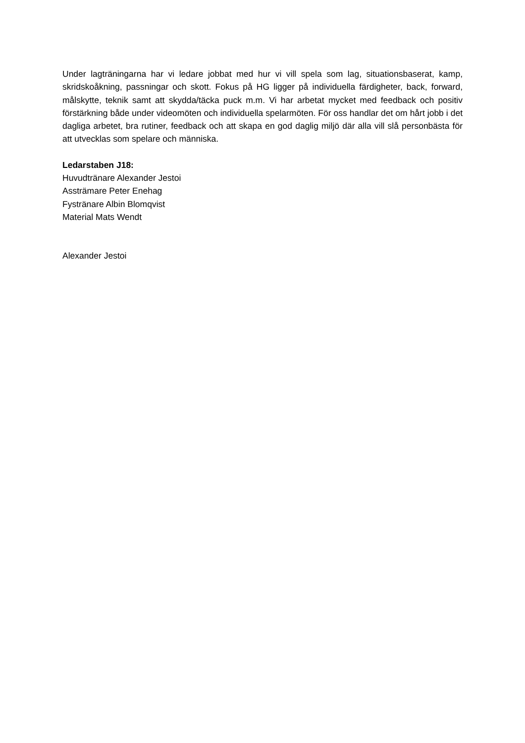Under lagträningarna har vi ledare jobbat med hur vi vill spela som lag, situationsbaserat, kamp, skridskoåkning, passningar och skott. Fokus på HG ligger på individuella färdigheter, back, forward, målskytte, teknik samt att skydda/täcka puck m.m. Vi har arbetat mycket med feedback och positiv förstärkning både under videomöten och individuella spelarmöten. För oss handlar det om hårt jobb i det dagliga arbetet, bra rutiner, feedback och att skapa en god daglig miljö där alla vill slå personbästa för att utvecklas som spelare och människa.
Ledarstaben J18:
Huvudtränare Alexander Jestoi
Assträmare Peter Enehag
Fystränare Albin Blomqvist
Material Mats Wendt
Alexander Jestoi